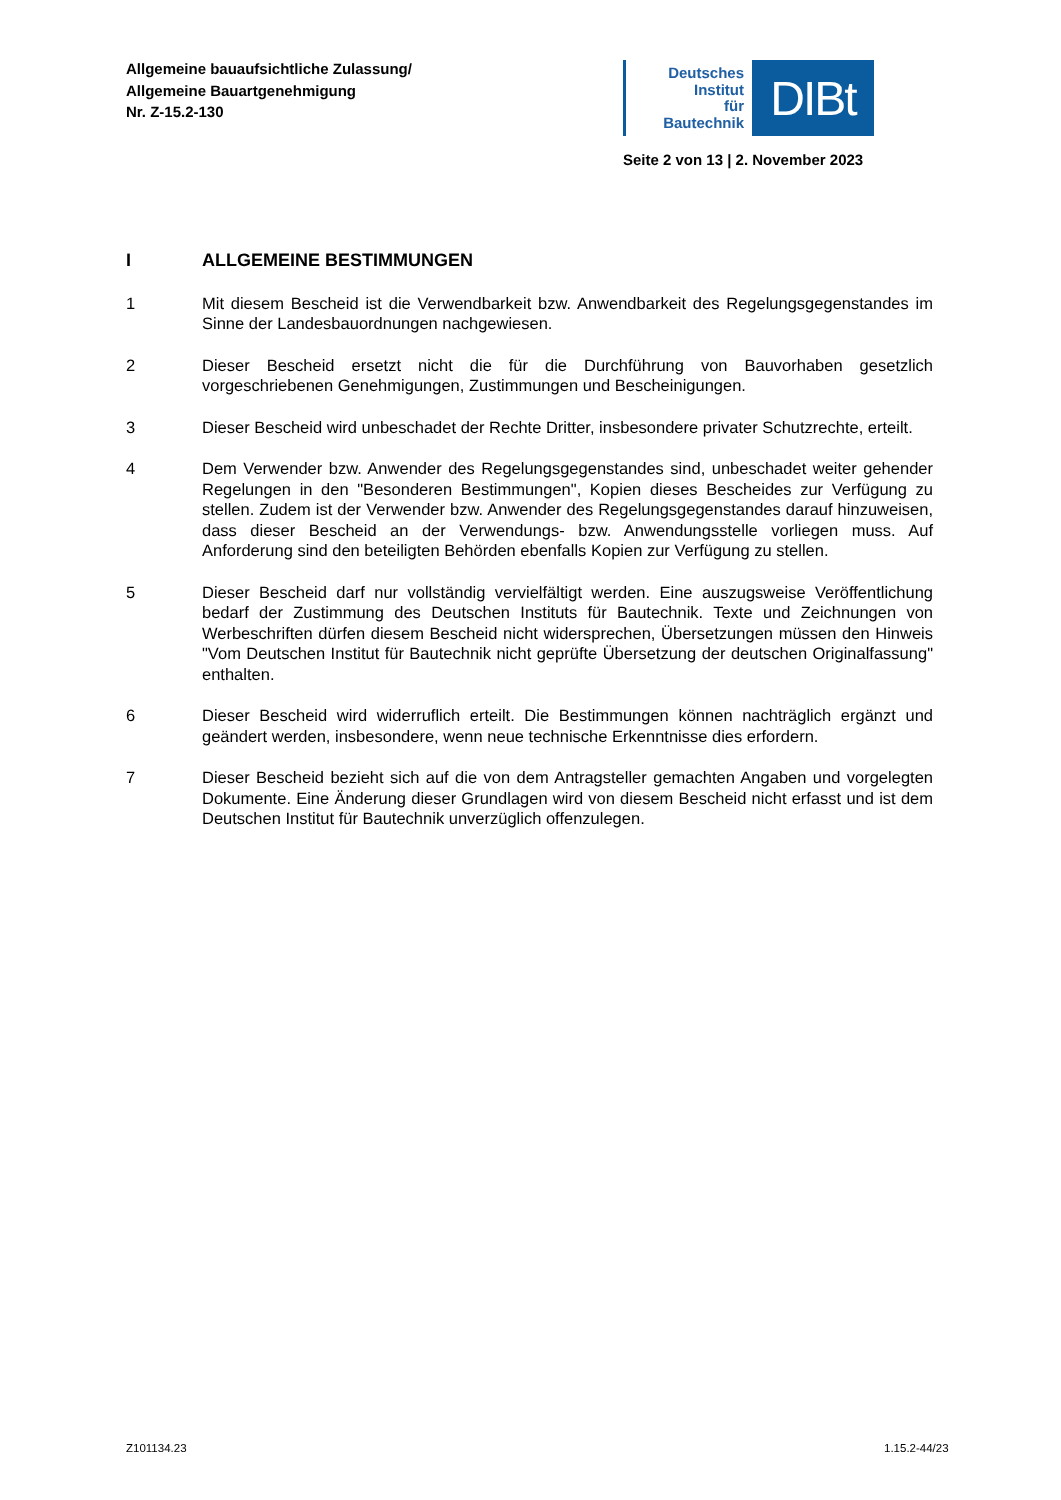Allgemeine bauaufsichtliche Zulassung/
Allgemeine Bauartgenehmigung
Nr. Z-15.2-130
Deutsches
Institut
für
Bautechnik
DIBt
Seite 2 von 13 | 2. November 2023
I ALLGEMEINE BESTIMMUNGEN
1 Mit diesem Bescheid ist die Verwendbarkeit bzw. Anwendbarkeit des Regelungsgegenstandes im Sinne der Landesbauordnungen nachgewiesen.
2 Dieser Bescheid ersetzt nicht die für die Durchführung von Bauvorhaben gesetzlich vorgeschriebenen Genehmigungen, Zustimmungen und Bescheinigungen.
3 Dieser Bescheid wird unbeschadet der Rechte Dritter, insbesondere privater Schutzrechte, erteilt.
4 Dem Verwender bzw. Anwender des Regelungsgegenstandes sind, unbeschadet weiter gehender Regelungen in den "Besonderen Bestimmungen", Kopien dieses Bescheides zur Verfügung zu stellen. Zudem ist der Verwender bzw. Anwender des Regelungsgegenstandes darauf hinzuweisen, dass dieser Bescheid an der Verwendungs- bzw. Anwendungsstelle vorliegen muss. Auf Anforderung sind den beteiligten Behörden ebenfalls Kopien zur Verfügung zu stellen.
5 Dieser Bescheid darf nur vollständig vervielfältigt werden. Eine auszugsweise Veröffentlichung bedarf der Zustimmung des Deutschen Instituts für Bautechnik. Texte und Zeichnungen von Werbeschriften dürfen diesem Bescheid nicht widersprechen, Übersetzungen müssen den Hinweis "Vom Deutschen Institut für Bautechnik nicht geprüfte Übersetzung der deutschen Originalfassung" enthalten.
6 Dieser Bescheid wird widerruflich erteilt. Die Bestimmungen können nachträglich ergänzt und geändert werden, insbesondere, wenn neue technische Erkenntnisse dies erfordern.
7 Dieser Bescheid bezieht sich auf die von dem Antragsteller gemachten Angaben und vorgelegten Dokumente. Eine Änderung dieser Grundlagen wird von diesem Bescheid nicht erfasst und ist dem Deutschen Institut für Bautechnik unverzüglich offenzulegen.
Z101134.23 1.15.2-44/23